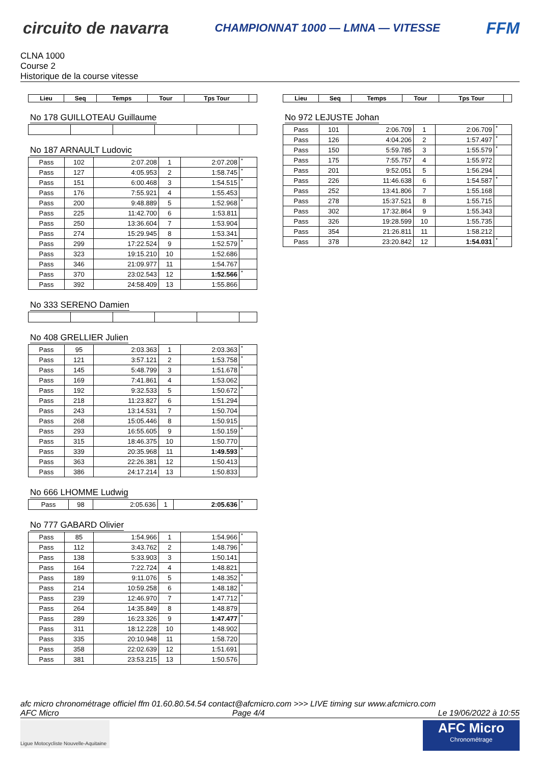circuito de navarra
CHAMPIONNAT 1000 — LMNA — VITESSE
FFM
CLNA 1000
Course 2
Historique de la course vitesse
| Lieu | Seq | Temps | Tour | Tps Tour | |
| --- | --- | --- | --- | --- | --- |
No 178 GUILLOTEAU Guillaume No 187 ARNAULT Ludovic
| Pass | 102 | 2:07.208 | 1 | 2:07.208 | * |
| Pass | 127 | 4:05.953 | 2 | 1:58.745 | * |
| Pass | 151 | 6:00.468 | 3 | 1:54.515 | * |
| Pass | 176 | 7:55.921 | 4 | 1:55.453 | |
| Pass | 200 | 9:48.889 | 5 | 1:52.968 | * |
| Pass | 225 | 11:42.700 | 6 | 1:53.811 | |
| Pass | 250 | 13:36.604 | 7 | 1:53.904 | |
| Pass | 274 | 15:29.945 | 8 | 1:53.341 | |
| Pass | 299 | 17:22.524 | 9 | 1:52.579 | * |
| Pass | 323 | 19:15.210 | 10 | 1:52.686 | |
| Pass | 346 | 21:09.977 | 11 | 1:54.767 | |
| Pass | 370 | 23:02.543 | 12 | 1:52.566 | * |
| Pass | 392 | 24:58.409 | 13 | 1:55.866 | |
No 333 SERENO Damien No 408 GRELLIER Julien
| Pass | 95 | 2:03.363 | 1 | 2:03.363 | * |
| Pass | 121 | 3:57.121 | 2 | 1:53.758 | * |
| Pass | 145 | 5:48.799 | 3 | 1:51.678 | * |
| Pass | 169 | 7:41.861 | 4 | 1:53.062 | |
| Pass | 192 | 9:32.533 | 5 | 1:50.672 | * |
| Pass | 218 | 11:23.827 | 6 | 1:51.294 | |
| Pass | 243 | 13:14.531 | 7 | 1:50.704 | |
| Pass | 268 | 15:05.446 | 8 | 1:50.915 | |
| Pass | 293 | 16:55.605 | 9 | 1:50.159 | * |
| Pass | 315 | 18:46.375 | 10 | 1:50.770 | |
| Pass | 339 | 20:35.968 | 11 | 1:49.593 | * |
| Pass | 363 | 22:26.381 | 12 | 1:50.413 | |
| Pass | 386 | 24:17.214 | 13 | 1:50.833 | |
No 666 LHOMME Ludwig
| Pass | 98 | 2:05.636 | 1 | 2:05.636 | * |
No 777 GABARD Olivier
| Pass | 85 | 1:54.966 | 1 | 1:54.966 | * |
| Pass | 112 | 3:43.762 | 2 | 1:48.796 | * |
| Pass | 138 | 5:33.903 | 3 | 1:50.141 | |
| Pass | 164 | 7:22.724 | 4 | 1:48.821 | |
| Pass | 189 | 9:11.076 | 5 | 1:48.352 | * |
| Pass | 214 | 10:59.258 | 6 | 1:48.182 | * |
| Pass | 239 | 12:46.970 | 7 | 1:47.712 | * |
| Pass | 264 | 14:35.849 | 8 | 1:48.879 | |
| Pass | 289 | 16:23.326 | 9 | 1:47.477 | * |
| Pass | 311 | 18:12.228 | 10 | 1:48.902 | |
| Pass | 335 | 20:10.948 | 11 | 1:58.720 | |
| Pass | 358 | 22:02.639 | 12 | 1:51.691 | |
| Pass | 381 | 23:53.215 | 13 | 1:50.576 | |
| Lieu | Seq | Temps | Tour | Tps Tour | |
| --- | --- | --- | --- | --- | --- |
No 972 LEJUSTE Johan
| Pass | 101 | 2:06.709 | 1 | 2:06.709 | * |
| Pass | 126 | 4:04.206 | 2 | 1:57.497 | * |
| Pass | 150 | 5:59.785 | 3 | 1:55.579 | * |
| Pass | 175 | 7:55.757 | 4 | 1:55.972 | |
| Pass | 201 | 9:52.051 | 5 | 1:56.294 | |
| Pass | 226 | 11:46.638 | 6 | 1:54.587 | * |
| Pass | 252 | 13:41.806 | 7 | 1:55.168 | |
| Pass | 278 | 15:37.521 | 8 | 1:55.715 | |
| Pass | 302 | 17:32.864 | 9 | 1:55.343 | |
| Pass | 326 | 19:28.599 | 10 | 1:55.735 | |
| Pass | 354 | 21:26.811 | 11 | 1:58.212 | |
| Pass | 378 | 23:20.842 | 12 | 1:54.031 | * |
afc micro chronométrage officiel ffm 01.60.80.54.54 contact@afcmicro.com >>> LIVE timing sur www.afcmicro.com
AFC Micro Page 4/4 Le 19/06/2022 à 10:55
Ligue Motocycliste Nouvelle-Aquitaine
AFC Micro
Chronométrage